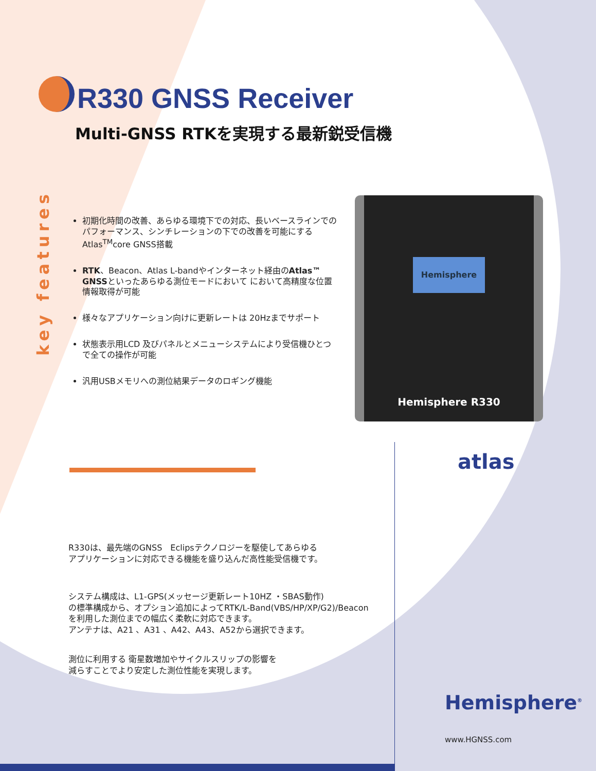R330 GNSS Receiver
Multi-GNSS RTKを実現する最新鋭受信機
key features
初期化時間の改善、あらゆる環境下での対応、長いベースラインでのパフォーマンス、シンチレーションの下での改善を可能にするAtlas<sup>TM</sup>core GNSS搭載
RTK、Beacon、Atlas L-bandやインターネット経由のAtlas™ GNSSといったあらゆる測位モードにおいて において高精度な位置情報取得が可能
様々なアプリケーション向けに更新レートは 20Hzまでサポート
状態表示用LCD 及びパネルとメニューシステムにより受信機ひとつで全ての操作が可能
汎用USBメモリへの測位結果データのロギング機能
Hemisphere
Hemisphere R330
atlas
R330は、最先端のGNSS　Eclipsテクノロジーを駆使してあらゆる
アプリケーションに対応できる機能を盛り込んだ高性能受信機です。
システム構成は、L1-GPS(メッセージ更新レート10HZ ・SBAS動作)
の標準構成から、オプション追加によってRTK/L-Band(VBS/HP/XP/G2)/Beacon
を利用した測位までの幅広く柔軟に対応できます。
アンテナは、A21 、A31 、A42、A43、A52から選択できます。
測位に利用する 衛星数増加やサイクルスリップの影響を
減らすことでより安定した測位性能を実現します。
Hemisphere<sup>®</sup>
www.HGNSS.com